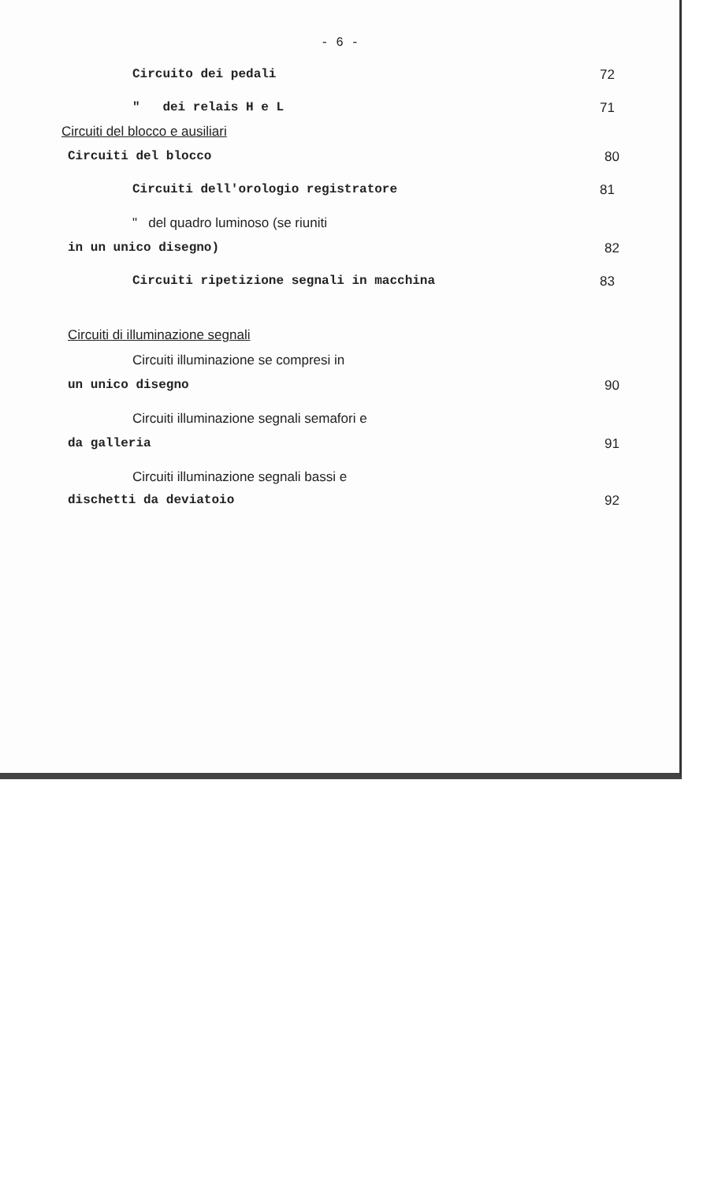- 6 -
Circuito dei pedali 72
" dei relais H e L 71
Circuiti del blocco e ausiliari
Circuiti del blocco 80
Circuiti dell'orologio registratore 81
" del quadro luminoso (se riuniti
in un unico disegno) 82
Circuiti ripetizione segnali in macchina 83
Circuiti di illuminazione segnali
Circuiti illuminazione se compresi in
un unico disegno 90
Circuiti illuminazione segnali semafori e
da galleria 91
Circuiti illuminazione segnali bassi e
dischetti da deviatoio 92